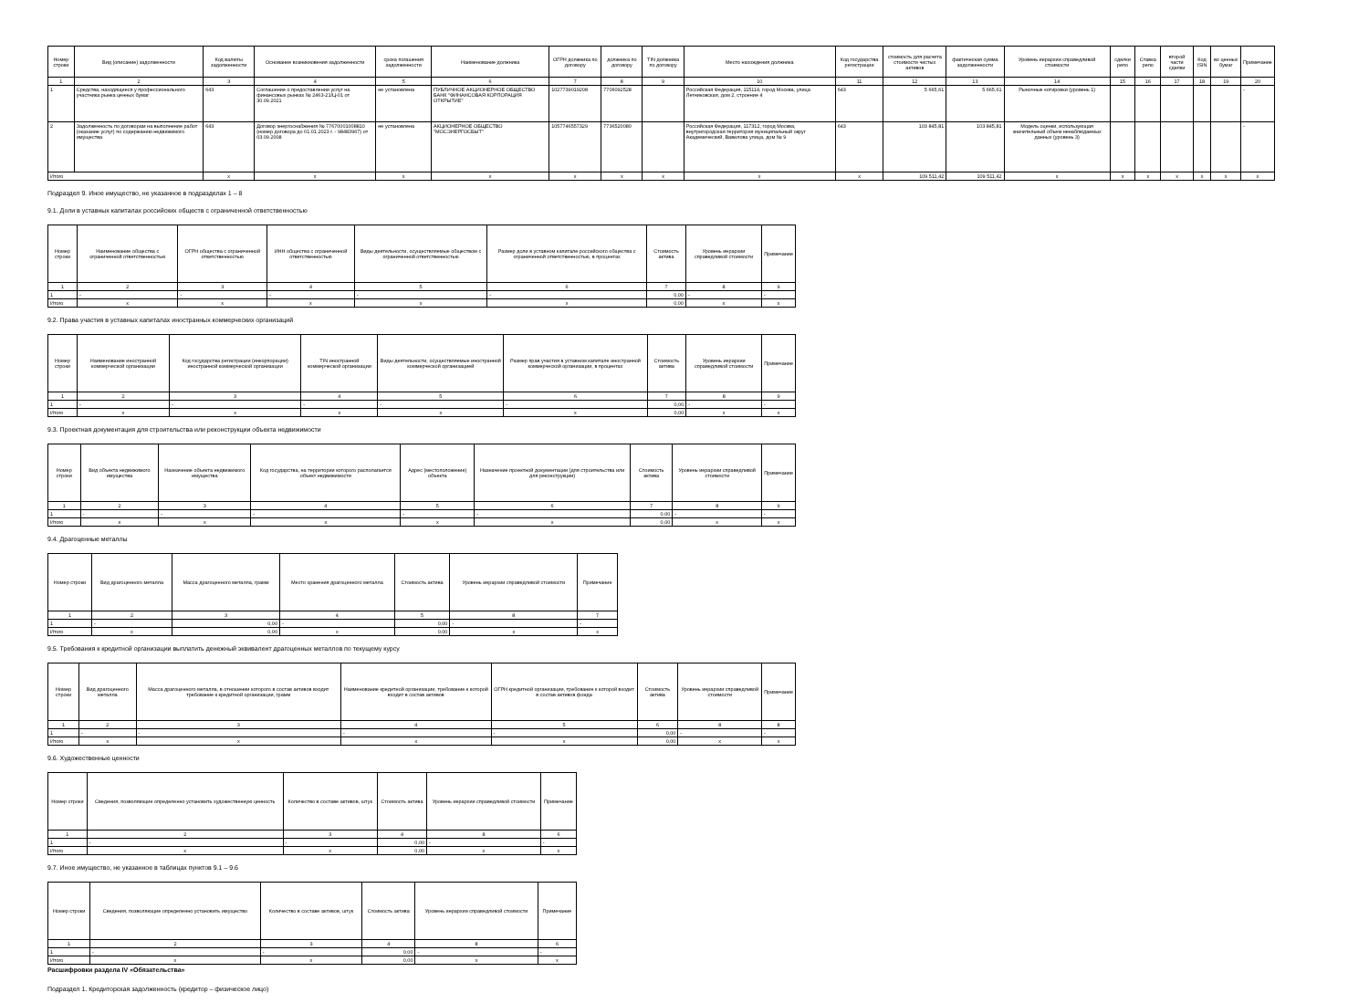| Номер строки | Вид (описание) задолженности | Код валюты задолженности | Основание возникновения задолженности | срока погашения задолженности | Наименование должника | ОГРН должника по договору | должника по договору | TIN должника по договору | Место нахождения должника | Код государства регистрации | стоимость для расчета стоимости чистых активов | фактическая сумма задолженности | Уровень иерархии справедливой стоимости | сделки репо | Ставка репо | второй части сделки | Код ISIN | во ценных бумаг | Примечание |
| --- | --- | --- | --- | --- | --- | --- | --- | --- | --- | --- | --- | --- | --- | --- | --- | --- | --- | --- | --- |
| 1 | 2 | 3 | 4 | 5 | 6 | 7 | 8 | 9 | 10 | 11 | 12 | 13 | 14 | 15 | 16 | 17 | 18 | 19 | 20 |
| 1 | Средства, находящиеся у профессионального участника рынка ценных бумаг | 643 | Соглашение о предоставлении услуг на финансовых рынках № 2463-21/Ц-01 от 30.09.2021 | не установлена | ПУБЛИЧНОЕ АКЦИОНЕРНОЕ ОБЩЕСТВО БАНК "ФИНАНСОВАЯ КОРПОРАЦИЯ ОТКРЫТИЕ" | 1027739019208 | 7706092528 | | Российская Федерация, 115114, город Москва, улица Летниковская, дом 2, строение 4 | 643 | 5 665,61 | 5 665,61 | Рыночные котировки (уровень 1) | | | | | | - |
| 2 | Задолженность по договорам на выполнение работ (оказание услуг) по содержанию недвижимого имущества | 643 | Договор энергоснабжения № 77670001008810 (номер договора до 01.01.2023 г. - 98483967) от 03.09.2008 | не установлена | АКЦИОНЕРНОЕ ОБЩЕСТВО "МОСЭНЕРГОСБЫТ" | 1057746557329 | 7736520080 | | Российская Федерация, 117312, город Москва, внутригородская территория муниципальный округ Академический, Вавилова улица, дом № 9 | 643 | 103 845,81 | 103 845,81 | Модель оценки, использующая значительный объем ненаблюдаемых данных (уровень 3) | | | | | | - |
| Итого | | x | x | x | x | x | x | x | x | x | 109 511,42 | 109 511,42 | x | x | x | x | x | x | x |
Подраздел 9. Иное имущество, не указанное в подразделах 1 – 8
9.1. Доли в уставных капиталах российских обществ с ограниченной ответственностью
| Номер строки | Наименование общества с ограниченной ответственностью | ОГРН общества с ограниченной ответственностью | ИНН общества с ограниченной ответственностью | Виды деятельности, осуществляемые обществом с ограниченной ответственностью | Размер доли в уставном капитале российского общества с ограниченной ответственностью, в процентах | Стоимость актива | Уровень иерархии справедливой стоимости | Примечание |
| --- | --- | --- | --- | --- | --- | --- | --- | --- |
| 1 | 2 | 3 | 4 | 5 | 6 | 7 | 8 | 9 |
| 1 | - | - | - | - | - | 0,00 | - | - |
| Итого | x | x | x | x | x | 0,00 | x | x |
9.2. Права участия в уставных капиталах иностранных коммерческих организаций
| Номер строки | Наименование иностранной коммерческой организации | Код государства регистрации (инкорпорации) иностранной коммерческой организации | TIN иностранной коммерческой организации | Виды деятельности, осуществляемые иностранной коммерческой организацией | Размер прав участия в уставном капитале иностранной коммерческой организации, в процентах | Стоимость актива | Уровень иерархии справедливой стоимости | Примечание |
| --- | --- | --- | --- | --- | --- | --- | --- | --- |
| 1 | 2 | 3 | 4 | 5 | 6 | 7 | 8 | 9 |
| 1 | - | - | - | - | - | 0,00 | - | - |
| Итого | x | x | x | x | x | 0,00 | x | x |
9.3. Проектная документация для строительства или реконструкции объекта недвижимости
| Номер строки | Вид объекта недвижимого имущества | Назначение объекта недвижимого имущества | Код государства, на территории которого располагается объект недвижимости | Адрес (местоположение) объекта | Назначение проектной документации (для строительства или для реконструкции) | Стоимость актива | Уровень иерархии справедливой стоимости | Примечание |
| --- | --- | --- | --- | --- | --- | --- | --- | --- |
| 1 | 2 | 3 | 4 | 5 | 6 | 7 | 8 | 9 |
| 1 | - | - | - | - | - | 0,00 | - | - |
| Итого | x | x | x | x | x | 0,00 | x | x |
9.4. Драгоценные металлы
| Номер строки | Вид драгоценного металла | Масса драгоценного металла, грамм | Место хранения драгоценного металла | Стоимость актива | Уровень иерархии справедливой стоимости | Примечание |
| --- | --- | --- | --- | --- | --- | --- |
| 1 | 2 | 3 | 4 | 5 | 8 | 7 |
| 1 | - | 0,00 | - | 0,00 | - | - |
| Итого | x | 0,00 | x | 0,00 | x | x |
9.5. Требования к кредитной организации выплатить денежный эквивалент драгоценных металлов по текущему курсу
| Номер строки | Вид драгоценного металла | Масса драгоценного металла, в отношении которого в состав активов входит требование к кредитной организации, грамм | Наименование кредитной организации, требование к которой входит в состав активов | ОГРН кредитной организации, требование к которой входит в состав активов фонда | Стоимость актива | Уровень иерархии справедливой стоимости | Примечание |
| --- | --- | --- | --- | --- | --- | --- | --- |
| 1 | 2 | 3 | 4 | 5 | 6 | 8 | 8 |
| 1 | - | - | - | - | 0,00 | - | - |
| Итого | x | x | x | x | 0,00 | x | x |
9.6. Художественные ценности
| Номер строки | Сведения, позволяющие определенно установить художественную ценность | Количество в составе активов, штук | Стоимость актива | Уровень иерархии справедливой стоимости | Примечание |
| --- | --- | --- | --- | --- | --- |
| 1 | 2 | 3 | 4 | 8 | 6 |
| 1 | - | - | 0,00 | - | - |
| Итого | x | x | 0,00 | x | x |
9.7. Иное имущество, не указанное в таблицах пунктов 9.1 – 9.6
| Номер строки | Сведения, позволяющие определенно установить имущество | Количество в составе активов, штук | Стоимость актива | Уровень иерархии справедливой стоимости | Примечание |
| --- | --- | --- | --- | --- | --- |
| 1 | 2 | 3 | 4 | 8 | 6 |
| 1 | - | - | 0,00 | - | - |
| Итого | x | x | 0,00 | x | x |
Расшифровки раздела IV «Обязательства»
Подраздел 1. Кредиторская задолженность (кредитор – физическое лицо)